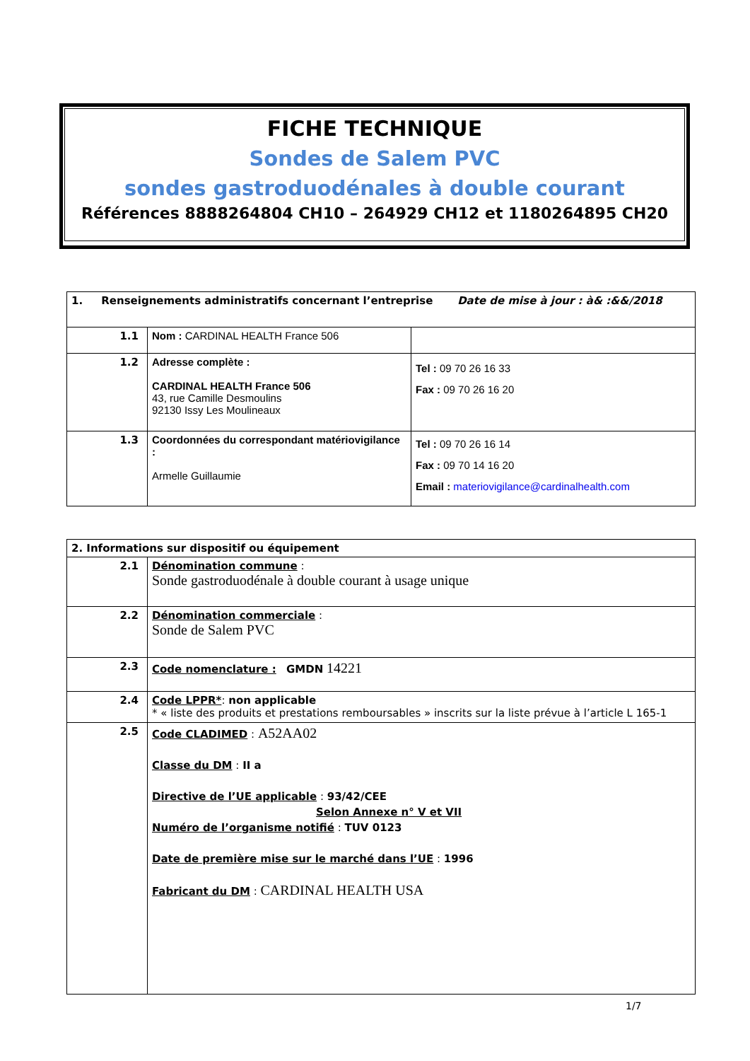FICHE TECHNIQUE
Sondes de Salem PVC
sondes gastroduodénales à double courant
Références 8888264804 CH10 – 264929 CH12 et 1180264895 CH20
| 1. Renseignements administratifs concernant l’entreprise Date de mise à jour : à& :&&/2018 | | |
| 1.1 | Nom : CARDINAL HEALTH France 506 | |
| 1.2 | Adresse complète : CARDINAL HEALTH France 506 43, rue Camille Desmoulins 92130 Issy Les Moulineaux | Tel : 09 70 26 16 33 Fax : 09 70 26 16 20 |
| 1.3 | Coordonnées du correspondant matériovigilance : Armelle Guillaumie | Tel : 09 70 26 16 14 Fax : 09 70 14 16 20 Email : materiovigilance@cardinalhealth.com |
| 2. Informations sur dispositif ou équipement | |
| 2.1 | Dénomination commune : Sonde gastroduodénale à double courant à usage unique |
| 2.2 | Dénomination commerciale : Sonde de Salem PVC |
| 2.3 | Code nomenclature : GMDN 14221 |
| 2.4 | Code LPPR* : non applicable * « liste des produits et prestations remboursables » inscrits sur la liste prévue à l’article L 165-1 |
| 2.5 | Code CLADIMED : A52AA02 Classe du DM : II a Directive de l’UE applicable : 93/42/CEE Selon Annexe n° V et VII Numéro de l’organisme notifié : TUV 0123 Date de première mise sur le marché dans l’UE : 1996 Fabricant du DM : CARDINAL HEALTH USA |
1/7